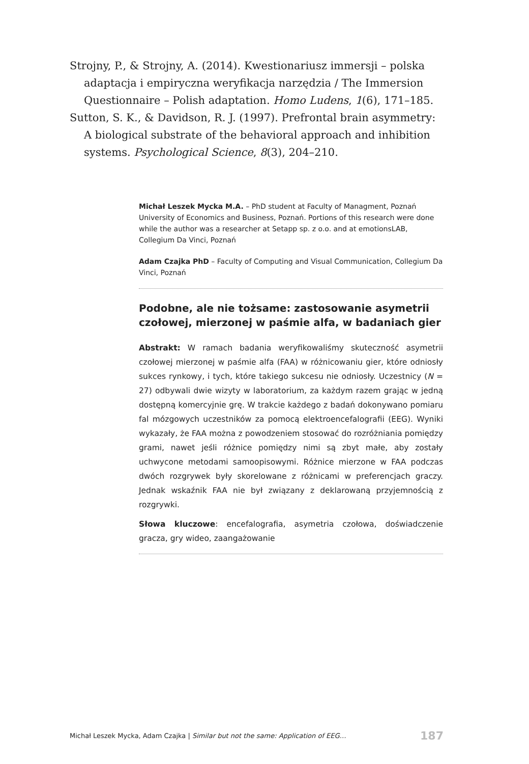Strojny, P., & Strojny, A. (2014). Kwestionariusz immersji – polska adaptacja i empiryczna weryfikacja narzędzia / The Immersion Questionnaire – Polish adaptation. Homo Ludens, 1(6), 171–185.
Sutton, S. K., & Davidson, R. J. (1997). Prefrontal brain asymmetry: A biological substrate of the behavioral approach and inhibition systems. Psychological Science, 8(3), 204–210.
Michał Leszek Mycka M.A. – PhD student at Faculty of Managment, Poznań University of Economics and Business, Poznań. Portions of this research were done while the author was a researcher at Setapp sp. z o.o. and at emotionsLAB, Collegium Da Vinci, Poznań
Adam Czajka PhD – Faculty of Computing and Visual Communication, Collegium Da Vinci, Poznań
Podobne, ale nie tożsame: zastosowanie asymetrii czołowej, mierzonej w paśmie alfa, w badaniach gier
Abstrakt: W ramach badania weryfikowaliśmy skuteczność asymetrii czołowej mierzonej w paśmie alfa (FAA) w różnicowaniu gier, które odniosły sukces rynkowy, i tych, które takiego sukcesu nie odniosły. Uczestnicy (N = 27) odbywali dwie wizyty w laboratorium, za każdym razem grając w jedną dostępną komercyjnie grę. W trakcie każdego z badań dokonywano pomiaru fal mózgowych uczestników za pomocą elektroencefalografii (EEG). Wyniki wykazały, że FAA można z powodzeniem stosować do rozróżniania pomiędzy grami, nawet jeśli różnice pomiędzy nimi są zbyt małe, aby zostały uchwycone metodami samoopisowymi. Różnice mierzone w FAA podczas dwóch rozgrywek były skorelowane z różnicami w preferencjach graczy. Jednak wskaźnik FAA nie był związany z deklarowaną przyjemnością z rozgrywki.
Słowa kluczowe: encefalografia, asymetria czołowa, doświadczenie gracza, gry wideo, zaangażowanie
Michał Leszek Mycka, Adam Czajka | Similar but not the same: Application of EEG… 187